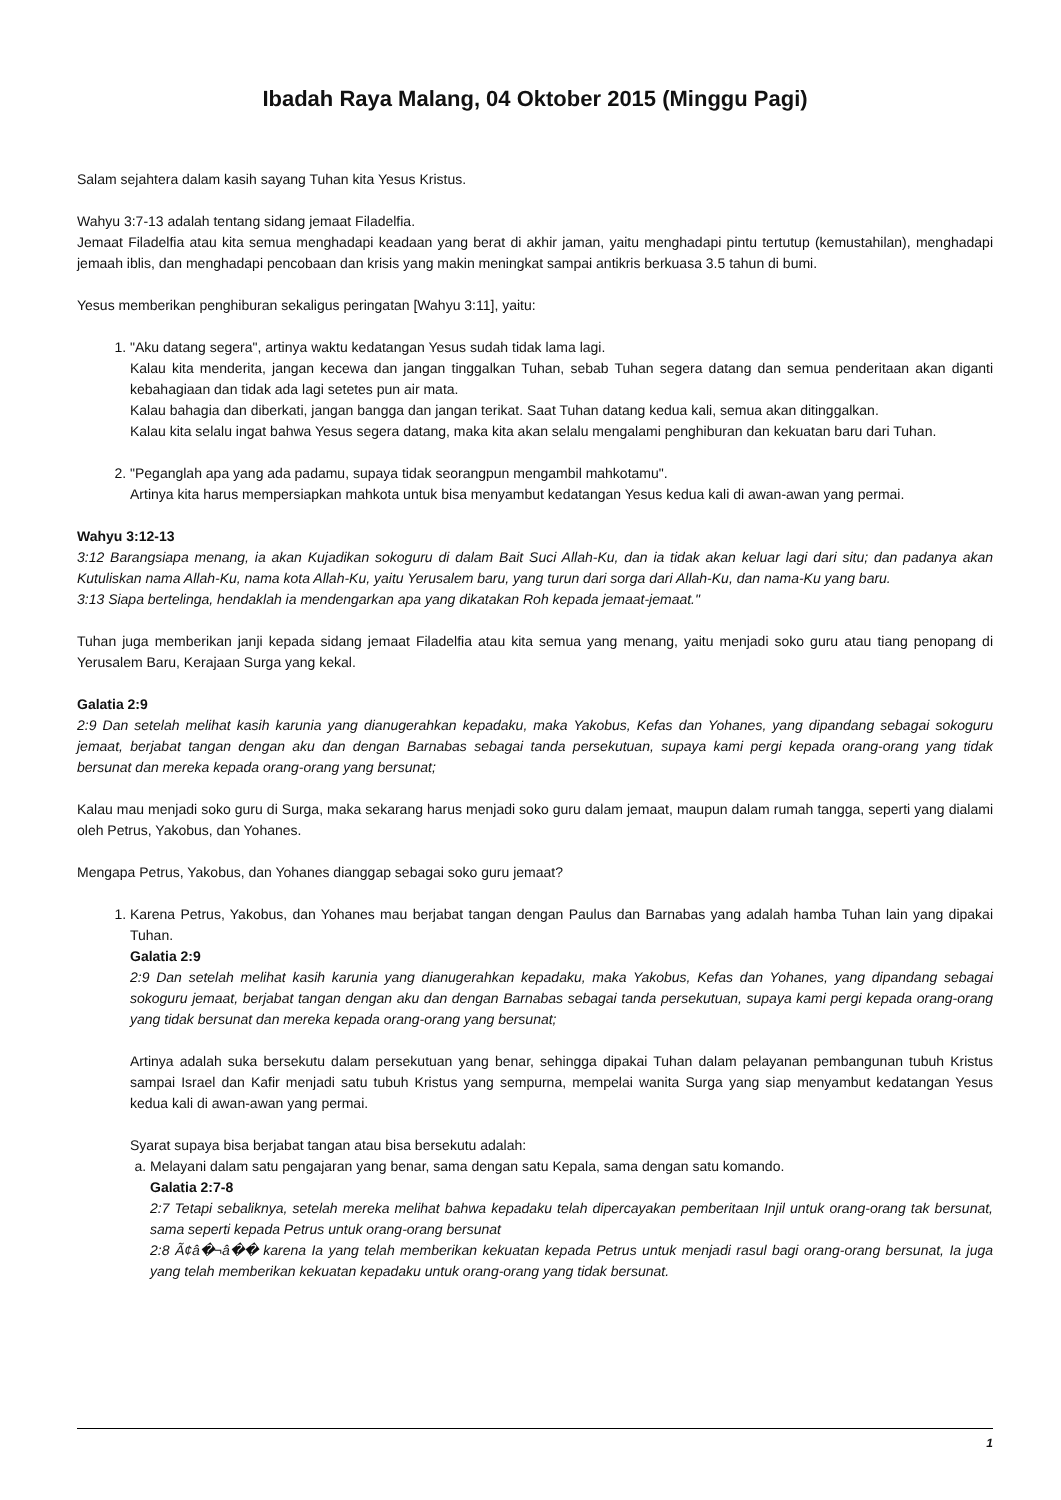Ibadah Raya Malang, 04 Oktober 2015 (Minggu Pagi)
Salam sejahtera dalam kasih sayang Tuhan kita Yesus Kristus.
Wahyu 3:7-13 adalah tentang sidang jemaat Filadelfia.
Jemaat Filadelfia atau kita semua menghadapi keadaan yang berat di akhir jaman, yaitu menghadapi pintu tertutup (kemustahilan), menghadapi jemaah iblis, dan menghadapi pencobaan dan krisis yang makin meningkat sampai antikris berkuasa 3.5 tahun di bumi.
Yesus memberikan penghiburan sekaligus peringatan [Wahyu 3:11], yaitu:
1. "Aku datang segera", artinya waktu kedatangan Yesus sudah tidak lama lagi.
Kalau kita menderita, jangan kecewa dan jangan tinggalkan Tuhan, sebab Tuhan segera datang dan semua penderitaan akan diganti kebahagiaan dan tidak ada lagi setetes pun air mata.
Kalau bahagia dan diberkati, jangan bangga dan jangan terikat. Saat Tuhan datang kedua kali, semua akan ditinggalkan.
Kalau kita selalu ingat bahwa Yesus segera datang, maka kita akan selalu mengalami penghiburan dan kekuatan baru dari Tuhan.
2. "Peganglah apa yang ada padamu, supaya tidak seorangpun mengambil mahkotamu".
Artinya kita harus mempersiapkan mahkota untuk bisa menyambut kedatangan Yesus kedua kali di awan-awan yang permai.
Wahyu 3:12-13
3:12 Barangsiapa menang, ia akan Kujadikan sokoguru di dalam Bait Suci Allah-Ku, dan ia tidak akan keluar lagi dari situ; dan padanya akan Kutuliskan nama Allah-Ku, nama kota Allah-Ku, yaitu Yerusalem baru, yang turun dari sorga dari Allah-Ku, dan nama-Ku yang baru.
3:13 Siapa bertelinga, hendaklah ia mendengarkan apa yang dikatakan Roh kepada jemaat-jemaat."
Tuhan juga memberikan janji kepada sidang jemaat Filadelfia atau kita semua yang menang, yaitu menjadi soko guru atau tiang penopang di Yerusalem Baru, Kerajaan Surga yang kekal.
Galatia 2:9
2:9 Dan setelah melihat kasih karunia yang dianugerahkan kepadaku, maka Yakobus, Kefas dan Yohanes, yang dipandang sebagai sokoguru jemaat, berjabat tangan dengan aku dan dengan Barnabas sebagai tanda persekutuan, supaya kami pergi kepada orang-orang yang tidak bersunat dan mereka kepada orang-orang yang bersunat;
Kalau mau menjadi soko guru di Surga, maka sekarang harus menjadi soko guru dalam jemaat, maupun dalam rumah tangga, seperti yang dialami oleh Petrus, Yakobus, dan Yohanes.
Mengapa Petrus, Yakobus, dan Yohanes dianggap sebagai soko guru jemaat?
1. Karena Petrus, Yakobus, dan Yohanes mau berjabat tangan dengan Paulus dan Barnabas yang adalah hamba Tuhan lain yang dipakai Tuhan.
Galatia 2:9
2:9 Dan setelah melihat kasih karunia yang dianugerahkan kepadaku, maka Yakobus, Kefas dan Yohanes, yang dipandang sebagai sokoguru jemaat, berjabat tangan dengan aku dan dengan Barnabas sebagai tanda persekutuan, supaya kami pergi kepada orang-orang yang tidak bersunat dan mereka kepada orang-orang yang bersunat;
Artinya adalah suka bersekutu dalam persekutuan yang benar, sehingga dipakai Tuhan dalam pelayanan pembangunan tubuh Kristus sampai Israel dan Kafir menjadi satu tubuh Kristus yang sempurna, mempelai wanita Surga yang siap menyambut kedatangan Yesus kedua kali di awan-awan yang permai.
Syarat supaya bisa berjabat tangan atau bisa bersekutu adalah:
a. Melayani dalam satu pengajaran yang benar, sama dengan satu Kepala, sama dengan satu komando.
Galatia 2:7-8
2:7 Tetapi sebaliknya, setelah mereka melihat bahwa kepadaku telah dipercayakan pemberitaan Injil untuk orang-orang tak bersunat, sama seperti kepada Petrus untuk orang-orang bersunat
2:8 Ã¢â�¬â�� karena Ia yang telah memberikan kekuatan kepada Petrus untuk menjadi rasul bagi orang-orang bersunat, Ia juga yang telah memberikan kekuatan kepadaku untuk orang-orang yang tidak bersunat.
1